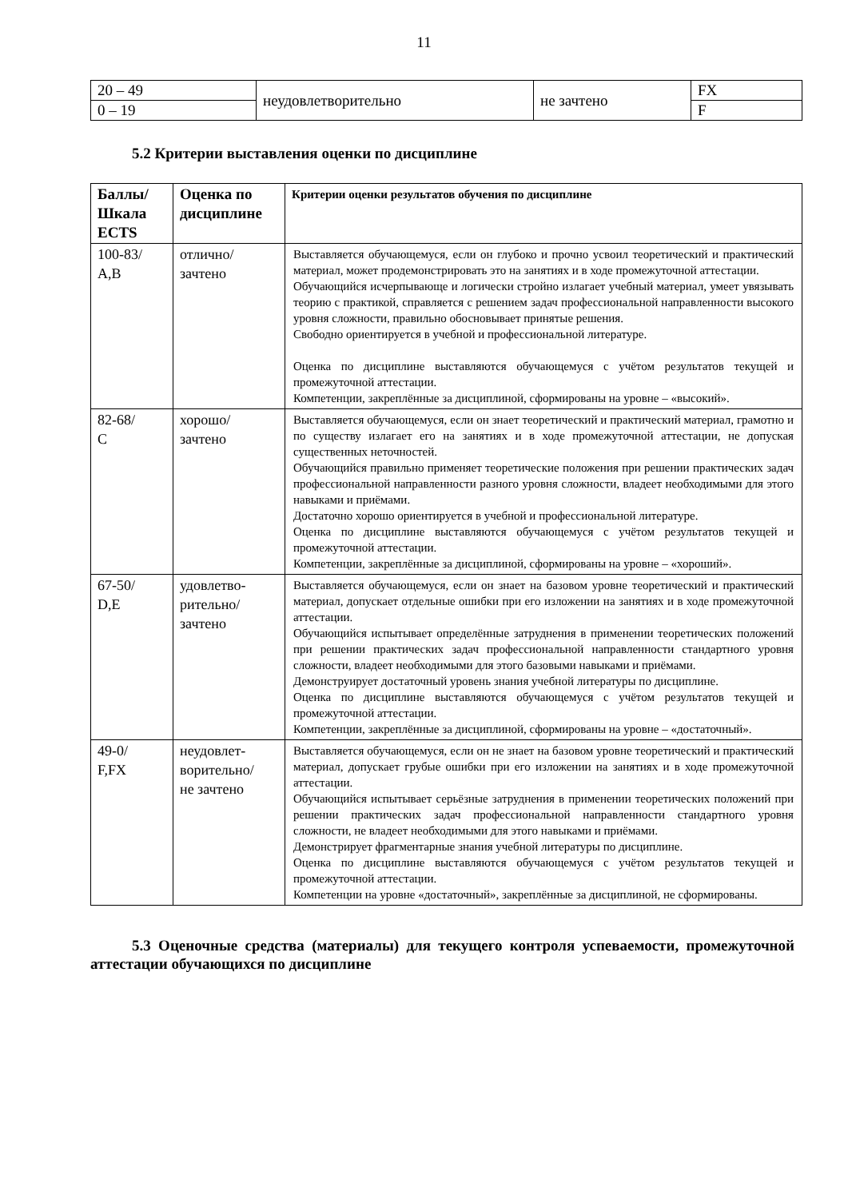11
| 20 – 49 | неудовлетворительно | не зачтено | FX |
| 0 – 19 | | | F |
5.2 Критерии выставления оценки по дисциплине
| Баллы/ Шкала ECTS | Оценка по дисциплине | Критерии оценки результатов обучения по дисциплине |
| --- | --- | --- |
| 100-83/ A,B | отлично/ зачтено | Выставляется обучающемуся, если он глубоко и прочно усвоил теоретический и практический материал, может продемонстрировать это на занятиях и в ходе промежуточной аттестации. Обучающийся исчерпывающе и логически стройно излагает учебный материал, умеет увязывать теорию с практикой, справляется с решением задач профессиональной направленности высокого уровня сложности, правильно обосновывает принятые решения. Свободно ориентируется в учебной и профессиональной литературе. Оценка по дисциплине выставляются обучающемуся с учётом результатов текущей и промежуточной аттестации. Компетенции, закреплённые за дисциплиной, сформированы на уровне – «высокий». |
| 82-68/ C | хорошо/ зачтено | Выставляется обучающемуся, если он знает теоретический и практический материал, грамотно и по существу излагает его на занятиях и в ходе промежуточной аттестации, не допуская существенных неточностей. Обучающийся правильно применяет теоретические положения при решении практических задач профессиональной направленности разного уровня сложности, владеет необходимыми для этого навыками и приёмами. Достаточно хорошо ориентируется в учебной и профессиональной литературе. Оценка по дисциплине выставляются обучающемуся с учётом результатов текущей и промежуточной аттестации. Компетенции, закреплённые за дисциплиной, сформированы на уровне – «хороший». |
| 67-50/ D,E | удовлетво- рительно/ зачтено | Выставляется обучающемуся, если он знает на базовом уровне теоретический и практический материал, допускает отдельные ошибки при его изложении на занятиях и в ходе промежуточной аттестации. Обучающийся испытывает определённые затруднения в применении теоретических положений при решении практических задач профессиональной направленности стандартного уровня сложности, владеет необходимыми для этого базовыми навыками и приёмами. Демонструирует достаточный уровень знания учебной литературы по дисциплине. Оценка по дисциплине выставляются обучающемуся с учётом результатов текущей и промежуточной аттестации. Компетенции, закреплённые за дисциплиной, сформированы на уровне – «достаточный». |
| 49-0/ F,FX | неудовлет- ворительно/ не зачтено | Выставляется обучающемуся, если он не знает на базовом уровне теоретический и практический материал, допускает грубые ошибки при его изложении на занятиях и в ходе промежуточной аттестации. Обучающийся испытывает серьёзные затруднения в применении теоретических положений при решении практических задач профессиональной направленности стандартного уровня сложности, не владеет необходимыми для этого навыками и приёмами. Демонстрирует фрагментарные знания учебной литературы по дисциплине. Оценка по дисциплине выставляются обучающемуся с учётом результатов текущей и промежуточной аттестации. Компетенции на уровне «достаточный», закреплённые за дисциплиной, не сформированы. |
5.3 Оценочные средства (материалы) для текущего контроля успеваемости, промежуточной аттестации обучающихся по дисциплине